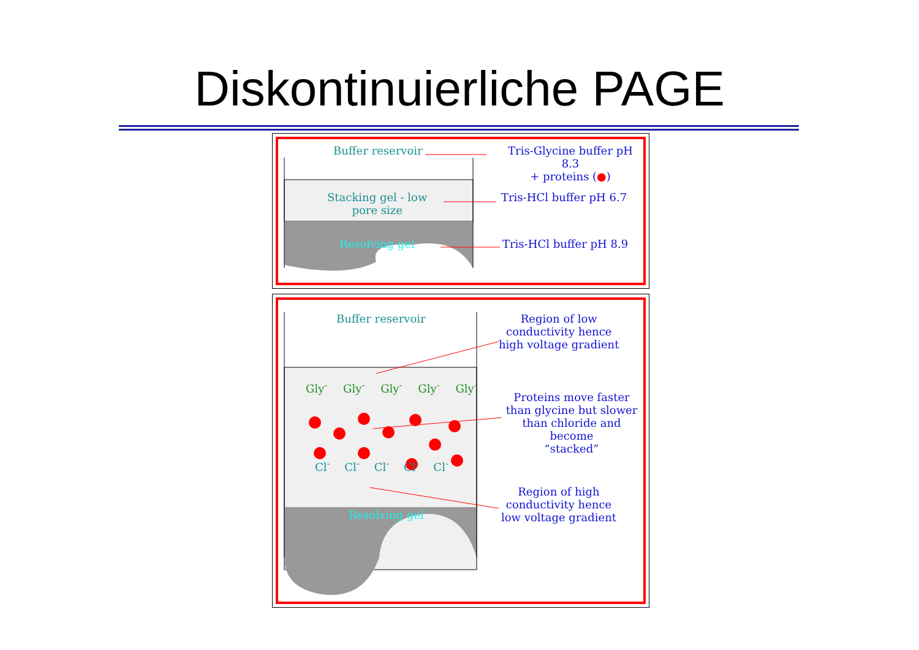Diskontinuierliche PAGE
Buffer reservoir
Tris-Glycine buffer pH 8.3
+ proteins (●)
Stacking gel - low
pore size
Tris-HCl buffer pH 6.7
Resolving gel Tris-HCl buffer pH 8.9
Buffer reservoir
Region of low
conductivity hence
high voltage gradient
Gly<sup>-</sup> Gly<sup>-</sup> Gly<sup>-</sup> Gly<sup>-</sup> Gly<sup>-</sup>
Cl<sup>-</sup> Cl<sup>-</sup> Cl<sup>-</sup> Cl<sup>-</sup> Cl<sup>-</sup>
Proteins move faster
than glycine but slower
than chloride and become
“stacked”
Resolving gel
Region of high
conductivity hence
low voltage gradient